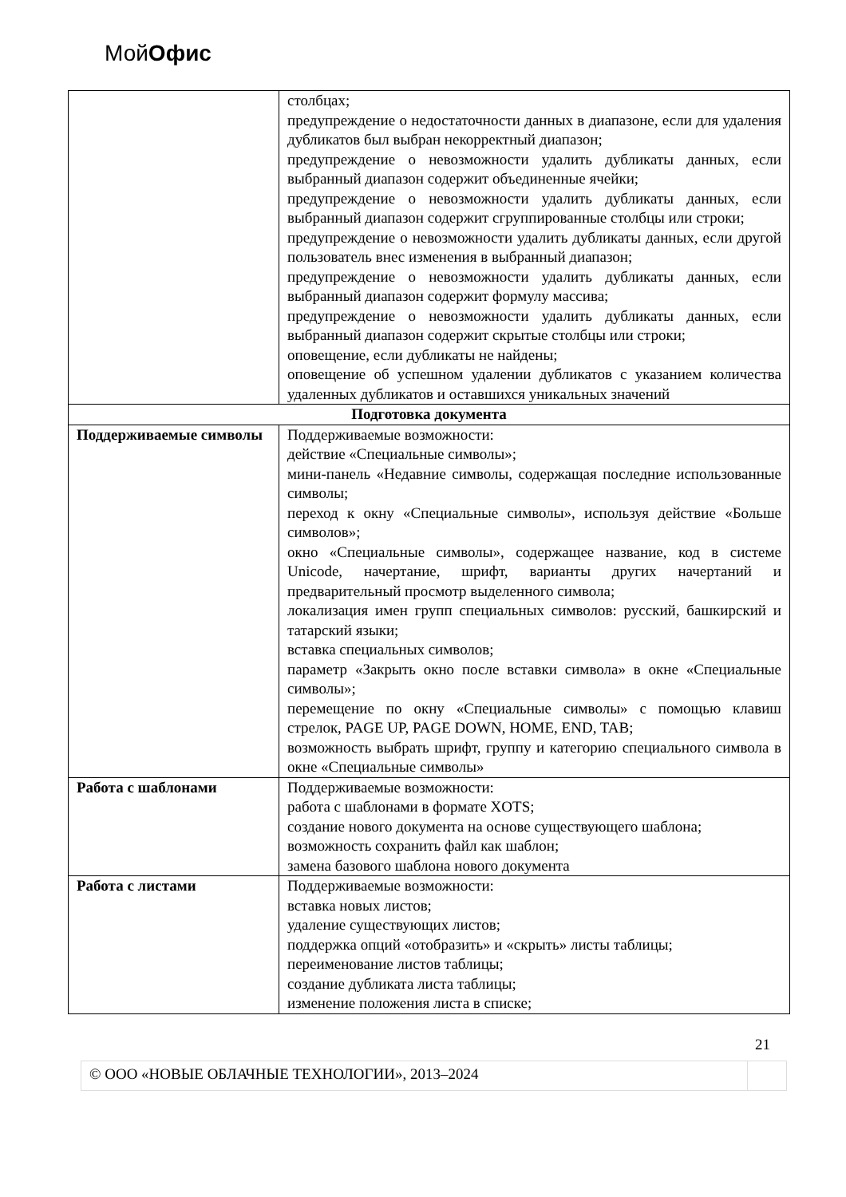МойОфис
| | столбцах; предупреждение о недостаточности данных в диапазоне, если для удаления дубликатов был выбран некорректный диапазон; предупреждение о невозможности удалить дубликаты данных, если выбранный диапазон содержит объединенные ячейки; предупреждение о невозможности удалить дубликаты данных, если выбранный диапазон содержит сгруппированные столбцы или строки; предупреждение о невозможности удалить дубликаты данных, если другой пользователь внес изменения в выбранный диапазон; предупреждение о невозможности удалить дубликаты данных, если выбранный диапазон содержит формулу массива; предупреждение о невозможности удалить дубликаты данных, если выбранный диапазон содержит скрытые столбцы или строки; оповещение, если дубликаты не найдены; оповещение об успешном удалении дубликатов с указанием количества удаленных дубликатов и оставшихся уникальных значений |
| Подготовка документа | |
| Поддерживаемые символы | Поддерживаемые возможности: действие «Специальные символы»; мини-панель «Недавние символы, содержащая последние использованные символы; переход к окну «Специальные символы», используя действие «Больше символов»; окно «Специальные символы», содержащее название, код в системе Unicode, начертание, шрифт, варианты других начертаний и предварительный просмотр выделенного символа; локализация имен групп специальных символов: русский, башкирский и татарский языки; вставка специальных символов; параметр «Закрыть окно после вставки символа» в окне «Специальные символы»; перемещение по окну «Специальные символы» с помощью клавиш стрелок, PAGE UP, PAGE DOWN, HOME, END, TAB; возможность выбрать шрифт, группу и категорию специального символа в окне «Специальные символы» |
| Работа с шаблонами | Поддерживаемые возможности: работа с шаблонами в формате XOTS; создание нового документа на основе существующего шаблона; возможность сохранить файл как шаблон; замена базового шаблона нового документа |
| Работа с листами | Поддерживаемые возможности: вставка новых листов; удаление существующих листов; поддержка опций «отобразить» и «скрыть» листы таблицы; переименование листов таблицы; создание дубликата листа таблицы; изменение положения листа в списке; |
21
© ООО «НОВЫЕ ОБЛАЧНЫЕ ТЕХНОЛОГИИ», 2013–2024